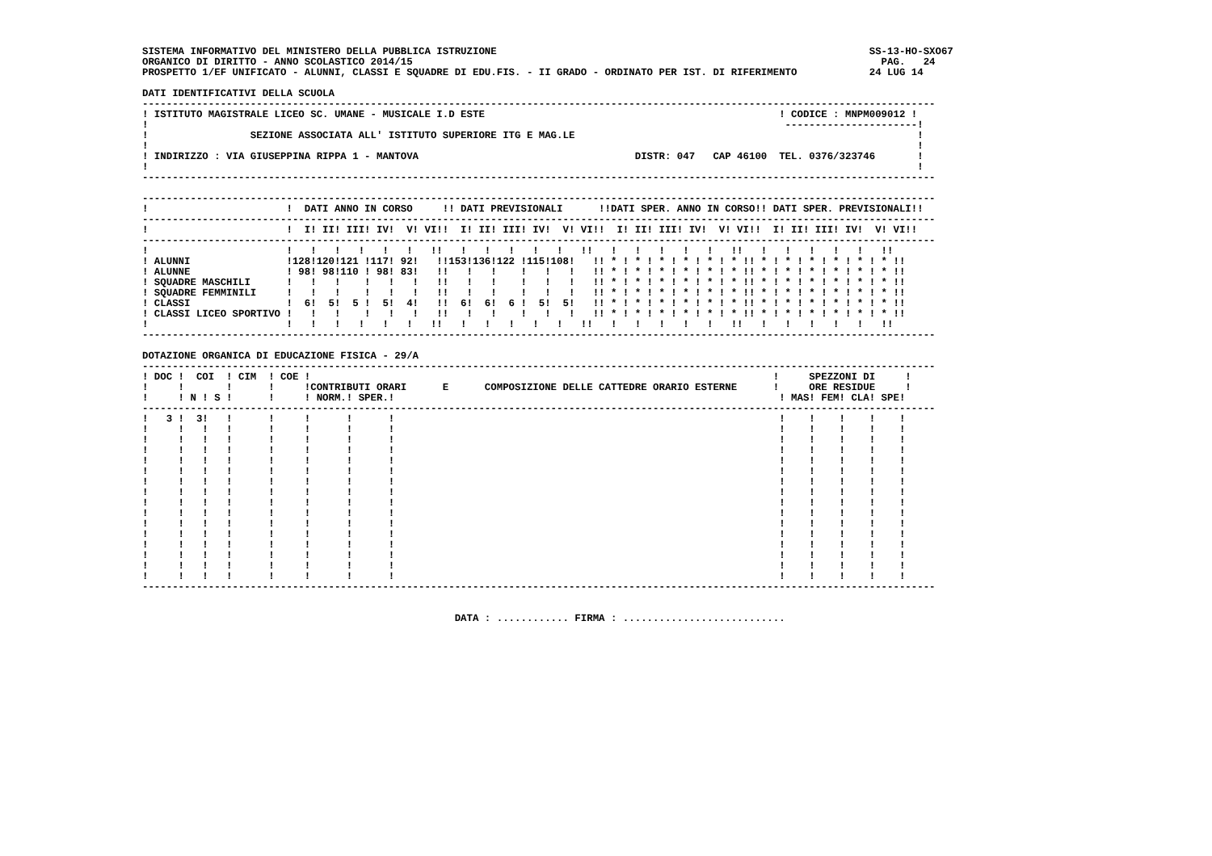SISTEMA INFORMATIVO DEL MINISTERO DELLA PUBBLICA ISTRUZIONE                                                              SS-13-HO-SXO67
ORGANICO DI DIRITTO - ANNO SCOLASTICO 2014/15                                                                              PAG.   24
PROSPETTO 1/EF UNIFICATO - ALUNNI, CLASSI E SQUADRE DI EDU.FIS. - II GRADO - ORDINATO PER IST. DI RIFERIMENTO            24 LUG 14

DATI IDENTIFICATIVI DELLA SCUOLA
------------------------------------------------------------------------------------------------------------------------------------
! ISTITUTO MAGISTRALE LICEO SC. UMANE - MUSICALE I.D ESTE                                                 ! CODICE : MNPM009012 !
!                                                                                                          ----------------------!
!                 SEZIONE ASSOCIATA ALL' ISTITUTO SUPERIORE ITG E MAG.LE                                                         !
!                                                                                                                                !
! INDIRIZZO : VIA GIUSEPPINA RIPPA 1 - MANTOVA                                    DISTR: 047   CAP 46100  TEL. 0376/323746       !
!                                                                                                                                !
------------------------------------------------------------------------------------------------------------------------------------

------------------------------------------------------------------------------------------------------------------------------------
!                       !  DATI ANNO IN CORSO     !! DATI PREVISIONALI      !!DATI SPER. ANNO IN CORSO!! DATI SPER. PREVISIONALI!!
------------------------------------------------------------------------------------------------------------------------------------
!                       !  I! II! III! IV!  V! VI!!  I! II! III! IV!  V! VI!!  I! II! III! IV!  V! VI!!  I! II! III! IV!  V! VI!!
------------------------------------------------------------------------------------------------------------------------------------
!                       !   !   !   !   !   !   !!   !   !   !   !   !   !!   !   !   !   !   !   !!   !   !   !   !   !   !!
! ALUNNI                !128!120!121 !117! 92!   !!153!136!122 !115!108!   !! * ! * ! * ! * ! * ! * !! * ! * ! * ! * ! * ! * !!
! ALUNNE                ! 98! 98!110 ! 98! 83!   !!   !   !    !   !   !   !! * ! * ! * ! * ! * ! * !! * ! * ! * ! * ! * ! * !!
! SQUADRE MASCHILI      !   !   !    !   !   !   !!   !   !    !   !   !   !! * ! * ! * ! * ! * ! * !! * ! * ! * ! * ! * ! * !!
! SQUADRE FEMMINILI     !   !   !    !   !   !   !!   !   !    !   !   !   !! * ! * ! * ! * ! * ! * !! * ! * ! * ! * ! * ! * !!
! CLASSI                !  6!  5!  5 !  5!  4!   !!  6!  6!  6 !  5!  5!   !! * ! * ! * ! * ! * ! * !! * ! * ! * ! * ! * ! * !!
! CLASSI LICEO SPORTIVO !   !   !    !   !   !   !!   !   !    !   !   !   !! * ! * ! * ! * ! * ! * !! * ! * ! * ! * ! * ! * !!
!                       !   !   !   !   !   !   !!   !   !   !   !   !   !!   !   !   !   !   !   !!   !   !   !   !   !   !!
------------------------------------------------------------------------------------------------------------------------------------

DOTAZIONE ORGANICA DI EDUCAZIONE FISICA - 29/A
------------------------------------------------------------------------------------------------------------------------------------
! DOC !  COI  ! CIM  ! COE !                                                                             !     SPEZZONI DI     !
!     !       !      !     !CONTRIBUTI ORARI      E      COMPOSIZIONE DELLE CATTEDRE ORARIO ESTERNE      !     ORE RESIDUE     !
!     ! N ! S !      !     ! NORM.! SPER.!                                                                ! MAS! FEM! CLA! SPE!
------------------------------------------------------------------------------------------------------------------------------------
!   3 !  3!   !      !     !      !      !                                                                !    !    !    !    !
!     !   !   !      !     !      !      !                                                                !    !    !    !    !
!     !   !   !      !     !      !      !                                                                !    !    !    !    !
!     !   !   !      !     !      !      !                                                                !    !    !    !    !
!     !   !   !      !     !      !      !                                                                !    !    !    !    !
!     !   !   !      !     !      !      !                                                                !    !    !    !    !
!     !   !   !      !     !      !      !                                                                !    !    !    !    !
!     !   !   !      !     !      !      !                                                                !    !    !    !    !
!     !   !   !      !     !      !      !                                                                !    !    !    !    !
!     !   !   !      !     !      !      !                                                                !    !    !    !    !
!     !   !   !      !     !      !      !                                                                !    !    !    !    !
!     !   !   !      !     !      !      !                                                                !    !    !    !    !
!     !   !   !      !     !      !      !                                                                !    !    !    !    !
!     !   !   !      !     !      !      !                                                                !    !    !    !    !
!     !   !   !      !     !      !      !                                                                !    !    !    !    !
!     !   !   !      !     !      !      !                                                                !    !    !    !    !
------------------------------------------------------------------------------------------------------------------------------------


                                                    DATA : ............ FIRMA : ...........................